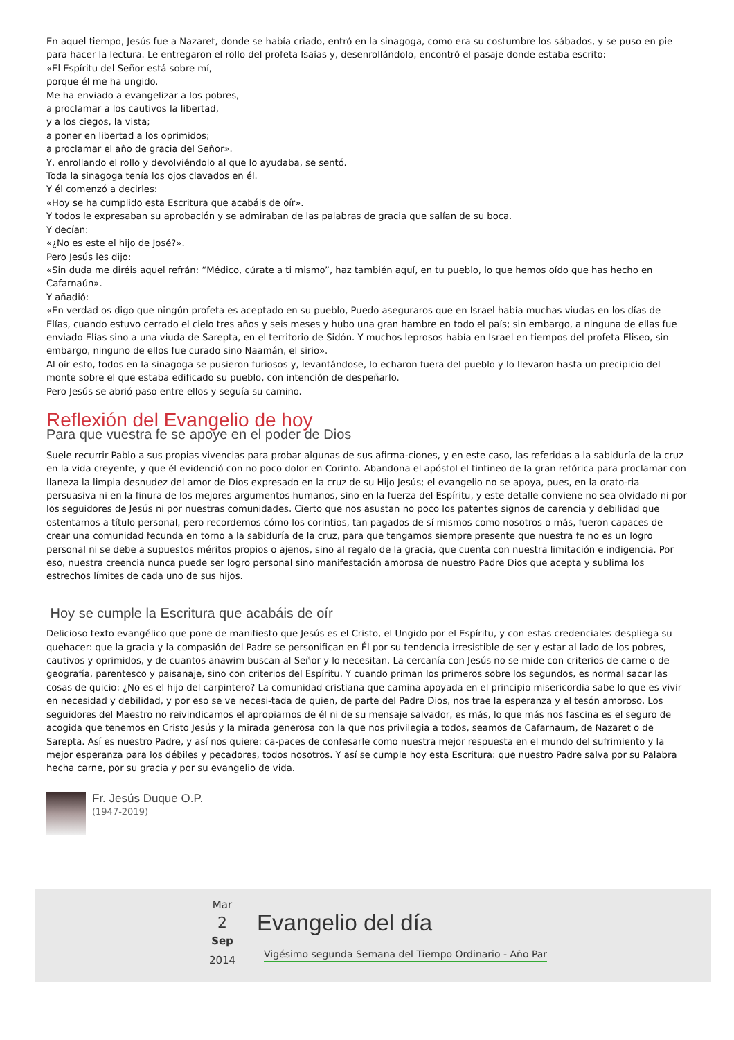En aquel tiempo, Jesús fue a Nazaret, donde se había criado, entró en la sinagoga, como era su costumbre los sábados, y se puso en pie para hacer la lectura. Le entregaron el rollo del profeta Isaías y, desenrollándolo, encontró el pasaje donde estaba escrito:
«El Espíritu del Señor está sobre mí,
porque él me ha ungido.
Me ha enviado a evangelizar a los pobres,
a proclamar a los cautivos la libertad,
y a los ciegos, la vista;
a poner en libertad a los oprimidos;
a proclamar el año de gracia del Señor».
Y, enrollando el rollo y devolviéndolo al que lo ayudaba, se sentó.
Toda la sinagoga tenía los ojos clavados en él.
Y él comenzó a decirles:
«Hoy se ha cumplido esta Escritura que acabáis de oír».
Y todos le expresaban su aprobación y se admiraban de las palabras de gracia que salían de su boca.
Y decían:
«¿No es este el hijo de José?».
Pero Jesús les dijo:
«Sin duda me diréis aquel refrán: “Médico, cúrate a ti mismo”, haz también aquí, en tu pueblo, lo que hemos oído que has hecho en Cafarnaún».
Y añadió:
«En verdad os digo que ningún profeta es aceptado en su pueblo, Puedo aseguraros que en Israel había muchas viudas en los días de Elías, cuando estuvo cerrado el cielo tres años y seis meses y hubo una gran hambre en todo el país; sin embargo, a ninguna de ellas fue enviado Elías sino a una viuda de Sarepta, en el territorio de Sidón. Y muchos leprosos había en Israel en tiempos del profeta Eliseo, sin embargo, ninguno de ellos fue curado sino Naamán, el sirio».
Al oír esto, todos en la sinagoga se pusieron furiosos y, levantándose, lo echaron fuera del pueblo y lo llevaron hasta un precipicio del monte sobre el que estaba edificado su pueblo, con intención de despeñarlo.
Pero Jesús se abrió paso entre ellos y seguía su camino.
Reflexión del Evangelio de hoy
Para que vuestra fe se apoye en el poder de Dios
Suele recurrir Pablo a sus propias vivencias para probar algunas de sus afirma-ciones, y en este caso, las referidas a la sabiduría de la cruz en la vida creyente, y que él evidenció con no poco dolor en Corinto. Abandona el apóstol el tintineo de la gran retórica para proclamar con llaneza la limpia desnudez del amor de Dios expresado en la cruz de su Hijo Jesús; el evangelio no se apoya, pues, en la orato-ria persuasiva ni en la finura de los mejores argumentos humanos, sino en la fuerza del Espíritu, y este detalle conviene no sea olvidado ni por los seguidores de Jesús ni por nuestras comunidades. Cierto que nos asustan no poco los patentes signos de carencia y debilidad que ostentamos a título personal, pero recordemos cómo los corintios, tan pagados de sí mismos como nosotros o más, fueron capaces de crear una comunidad fecunda en torno a la sabiduría de la cruz, para que tengamos siempre presente que nuestra fe no es un logro personal ni se debe a supuestos méritos propios o ajenos, sino al regalo de la gracia, que cuenta con nuestra limitación e indigencia. Por eso, nuestra creencia nunca puede ser logro personal sino manifestación amorosa de nuestro Padre Dios que acepta y sublima los estrechos límites de cada uno de sus hijos.
Hoy se cumple la Escritura que acabáis de oír
Delicioso texto evangélico que pone de manifiesto que Jesús es el Cristo, el Ungido por el Espíritu, y con estas credenciales despliega su quehacer: que la gracia y la compasión del Padre se personifican en Él por su tendencia irresistible de ser y estar al lado de los pobres, cautivos y oprimidos, y de cuantos anawim buscan al Señor y lo necesitan. La cercanía con Jesús no se mide con criterios de carne o de geografía, parentesco y paisanaje, sino con criterios del Espíritu. Y cuando priman los primeros sobre los segundos, es normal sacar las cosas de quicio: ¿No es el hijo del carpintero? La comunidad cristiana que camina apoyada en el principio misericordia sabe lo que es vivir en necesidad y debilidad, y por eso se ve necesi-tada de quien, de parte del Padre Dios, nos trae la esperanza y el tesón amoroso. Los seguidores del Maestro no reivindicamos el apropiarnos de él ni de su mensaje salvador, es más, lo que más nos fascina es el seguro de acogida que tenemos en Cristo Jesús y la mirada generosa con la que nos privilegia a todos, seamos de Cafarnaum, de Nazaret o de Sarepta. Así es nuestro Padre, y así nos quiere: ca-paces de confesarle como nuestra mejor respuesta en el mundo del sufrimiento y la mejor esperanza para los débiles y pecadores, todos nosotros. Y así se cumple hoy esta Escritura: que nuestro Padre salva por su Palabra hecha carne, por su gracia y por su evangelio de vida.
Fr. Jesús Duque O.P.
(1947-2019)
Mar
2
Sep
2014
Evangelio del día
Vigésimo segunda Semana del Tiempo Ordinario - Año Par